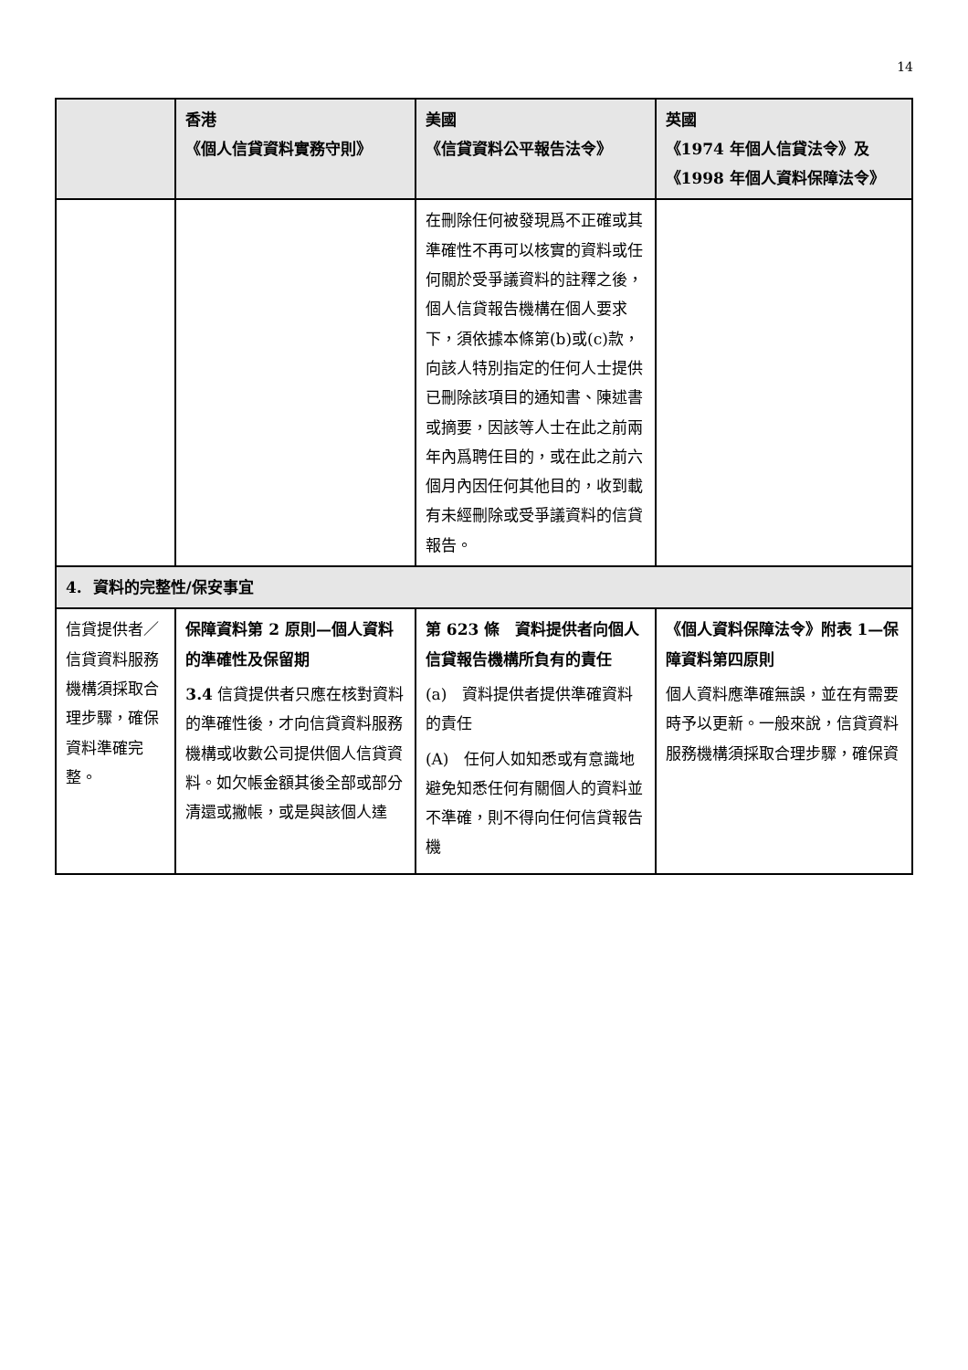14
| | 香港 《個人信貸資料實務守則》 | 美國 《信貸資料公平報告法令》 | 英國 《1974 年個人信貸法令》及 《1998 年個人資料保障法令》 |
| --- | --- | --- | --- |
| | | 在刪除任何被發現爲不正確或其準確性不再可以核實的資料或任何關於受爭議資料的註釋之後，個人信貸報告機構在個人要求下，須依據本條第(b)或(c)款，向該人特別指定的任何人士提供已刪除該項目的通知書、陳述書或摘要，因該等人士在此之前兩年內爲聘任目的，或在此之前六個月內因任何其他目的，收到載有未經刪除或受爭議資料的信貸報告。 | |
| 4. 資料的完整性/保安事宜 | | | |
| 信貸提供者／信貸資料服務機構須採取合理步驟，確保資料準確完整。 | 保障資料第 2 原則—個人資料的準確性及保留期 3.4 信貸提供者只應在核對資料的準確性後，才向信貸資料服務機構或收數公司提供個人信貸資料。如欠帳金額其後全部或部分清還或撇帳，或是與該個人達 | 第 623 條 資料提供者向個人信貸報告機構所負有的責任 (a) 資料提供者提供準確資料的責任 (A) 任何人如知悉或有意識地避免知悉任何有關個人的資料並不準確，則不得向任何信貸報告機 | 《個人資料保障法令》附表 1—保障資料第四原則 個人資料應準確無誤，並在有需要時予以更新。一般來說，信貸資料服務機構須採取合理步驟，確保資 |